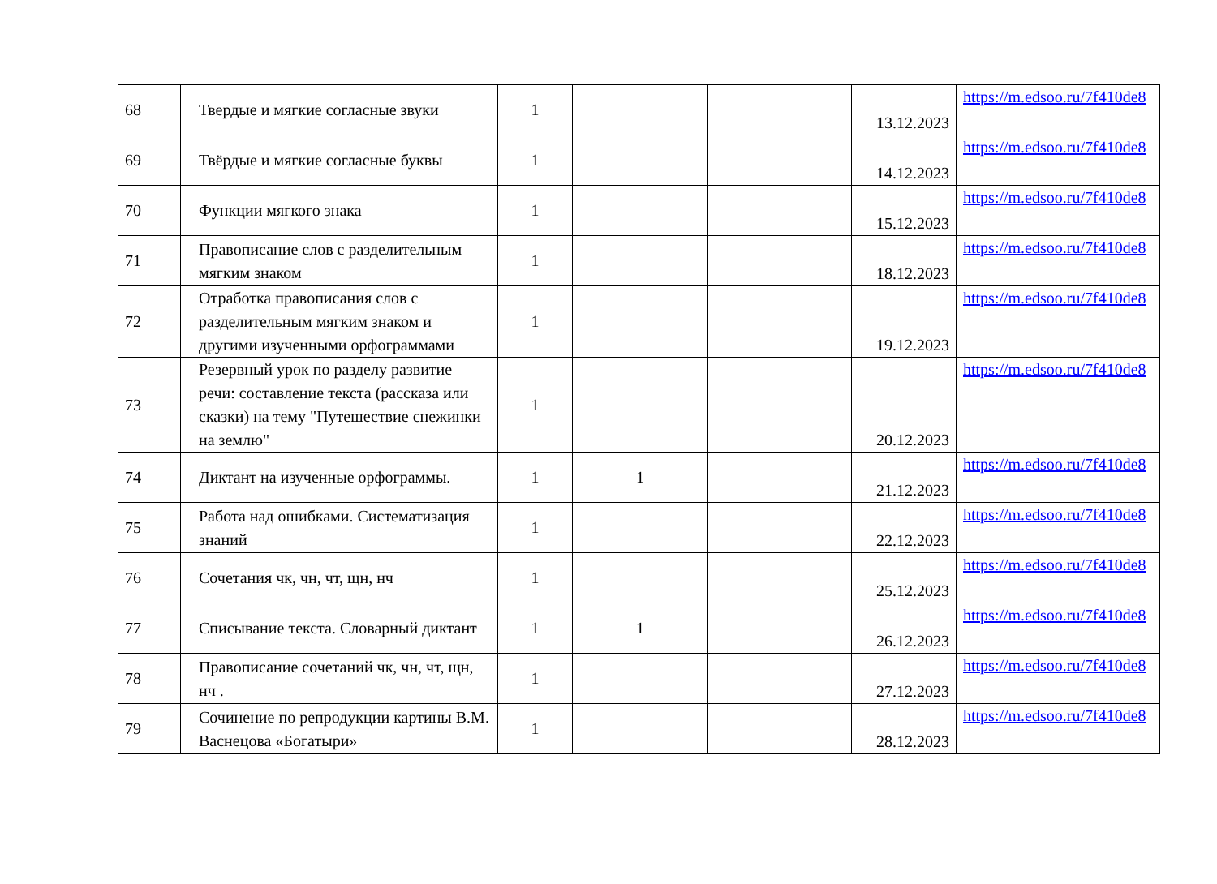| 68 | Твердые и мягкие согласные звуки | 1 | | | 13.12.2023 | https://m.edsoo.ru/7f410de8 |
| 69 | Твёрдые и мягкие согласные буквы | 1 | | | 14.12.2023 | https://m.edsoo.ru/7f410de8 |
| 70 | Функции мягкого знака | 1 | | | 15.12.2023 | https://m.edsoo.ru/7f410de8 |
| 71 | Правописание слов с разделительным мягким знаком | 1 | | | 18.12.2023 | https://m.edsoo.ru/7f410de8 |
| 72 | Отработка правописания слов с разделительным мягким знаком и другими изученными орфограммами | 1 | | | 19.12.2023 | https://m.edsoo.ru/7f410de8 |
| 73 | Резервный урок по разделу развитие речи: составление текста (рассказа или сказки) на тему "Путешествие снежинки на землю" | 1 | | | 20.12.2023 | https://m.edsoo.ru/7f410de8 |
| 74 | Диктант на изученные орфограммы. | 1 | 1 | | 21.12.2023 | https://m.edsoo.ru/7f410de8 |
| 75 | Работа над ошибками. Систематизация знаний | 1 | | | 22.12.2023 | https://m.edsoo.ru/7f410de8 |
| 76 | Сочетания чк, чн, чт, щн, нч | 1 | | | 25.12.2023 | https://m.edsoo.ru/7f410de8 |
| 77 | Списывание текста. Словарный диктант | 1 | 1 | | 26.12.2023 | https://m.edsoo.ru/7f410de8 |
| 78 | Правописание сочетаний чк, чн, чт, щн, нч . | 1 | | | 27.12.2023 | https://m.edsoo.ru/7f410de8 |
| 79 | Сочинение по репродукции картины В.М. Васнецова «Богатыри» | 1 | | | 28.12.2023 | https://m.edsoo.ru/7f410de8 |